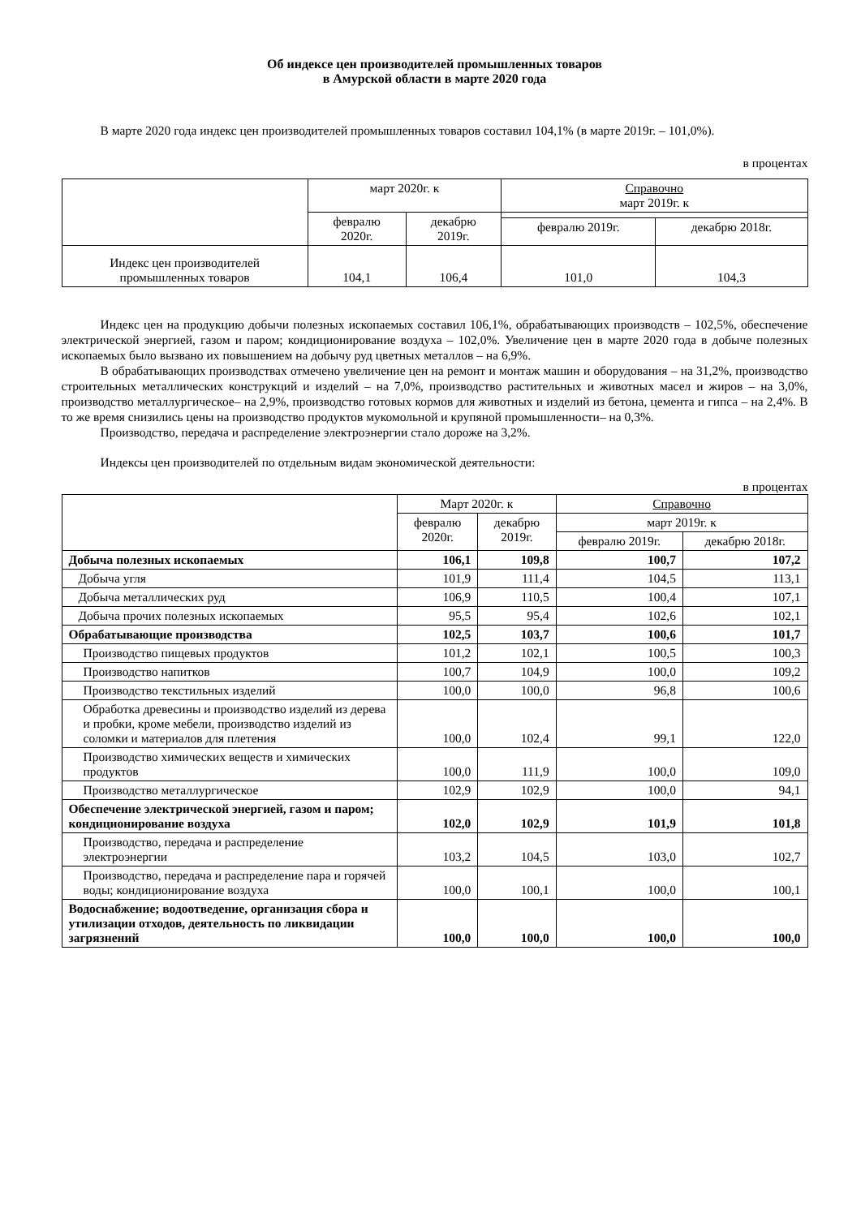Об индексе цен производителей промышленных товаров
в Амурской области в марте 2020 года
В марте 2020 года индекс цен производителей промышленных товаров составил 104,1% (в марте 2019г. – 101,0%).
в процентах
| | март 2020г. к | | Справочно март 2019г. к | |
| --- | --- | --- | --- | --- |
| | февралю 2020г. | декабрю 2019г. | | |
| | | | февралю 2019г. | декабрю 2018г. |
| Индекс цен производителей промышленных товаров | 104,1 | 106,4 | 101,0 | 104,3 |
Индекс цен на продукцию добычи полезных ископаемых составил 106,1%, обрабатывающих производств – 102,5%, обеспечение электрической энергией, газом и паром; кондиционирование воздуха – 102,0%. Увеличение цен в марте 2020 года в добыче полезных ископаемых было вызвано их повышением на добычу руд цветных металлов – на 6,9%.
В обрабатывающих производствах отмечено увеличение цен на ремонт и монтаж машин и оборудования – на 31,2%, производство строительных металлических конструкций и изделий – на 7,0%, производство растительных и животных масел и жиров – на 3,0%, производство металлургическое– на 2,9%, производство готовых кормов для животных и изделий из бетона, цемента и гипса – на 2,4%. В то же время снизились цены на производство продуктов мукомольной и крупяной промышленности– на 0,3%.
Производство, передача и распределение электроэнергии стало дороже на 3,2%.
Индексы цен производителей по отдельным видам экономической деятельности:
в процентах
| | Март 2020г. к | | Справочно | |
| --- | --- | --- | --- | --- |
| | февралю 2020г. | декабрю 2019г. | март 2019г. к | |
| | | | февралю 2019г. | декабрю 2018г. |
| Добыча полезных ископаемых | 106,1 | 109,8 | 100,7 | 107,2 |
| Добыча угля | 101,9 | 111,4 | 104,5 | 113,1 |
| Добыча металлических руд | 106,9 | 110,5 | 100,4 | 107,1 |
| Добыча прочих полезных ископаемых | 95,5 | 95,4 | 102,6 | 102,1 |
| Обрабатывающие производства | 102,5 | 103,7 | 100,6 | 101,7 |
| Производство пищевых продуктов | 101,2 | 102,1 | 100,5 | 100,3 |
| Производство напитков | 100,7 | 104,9 | 100,0 | 109,2 |
| Производство текстильных изделий | 100,0 | 100,0 | 96,8 | 100,6 |
| Обработка древесины и производство изделий из дерева и пробки, кроме мебели, производство изделий из соломки и материалов для плетения | 100,0 | 102,4 | 99,1 | 122,0 |
| Производство химических веществ и химических продуктов | 100,0 | 111,9 | 100,0 | 109,0 |
| Производство металлургическое | 102,9 | 102,9 | 100,0 | 94,1 |
| Обеспечение электрической энергией, газом и паром; кондиционирование воздуха | 102,0 | 102,9 | 101,9 | 101,8 |
| Производство, передача и распределение электроэнергии | 103,2 | 104,5 | 103,0 | 102,7 |
| Производство, передача и распределение пара и горячей воды; кондиционирование воздуха | 100,0 | 100,1 | 100,0 | 100,1 |
| Водоснабжение; водоотведение, организация сбора и утилизации отходов, деятельность по ликвидации загрязнений | 100,0 | 100,0 | 100,0 | 100,0 |